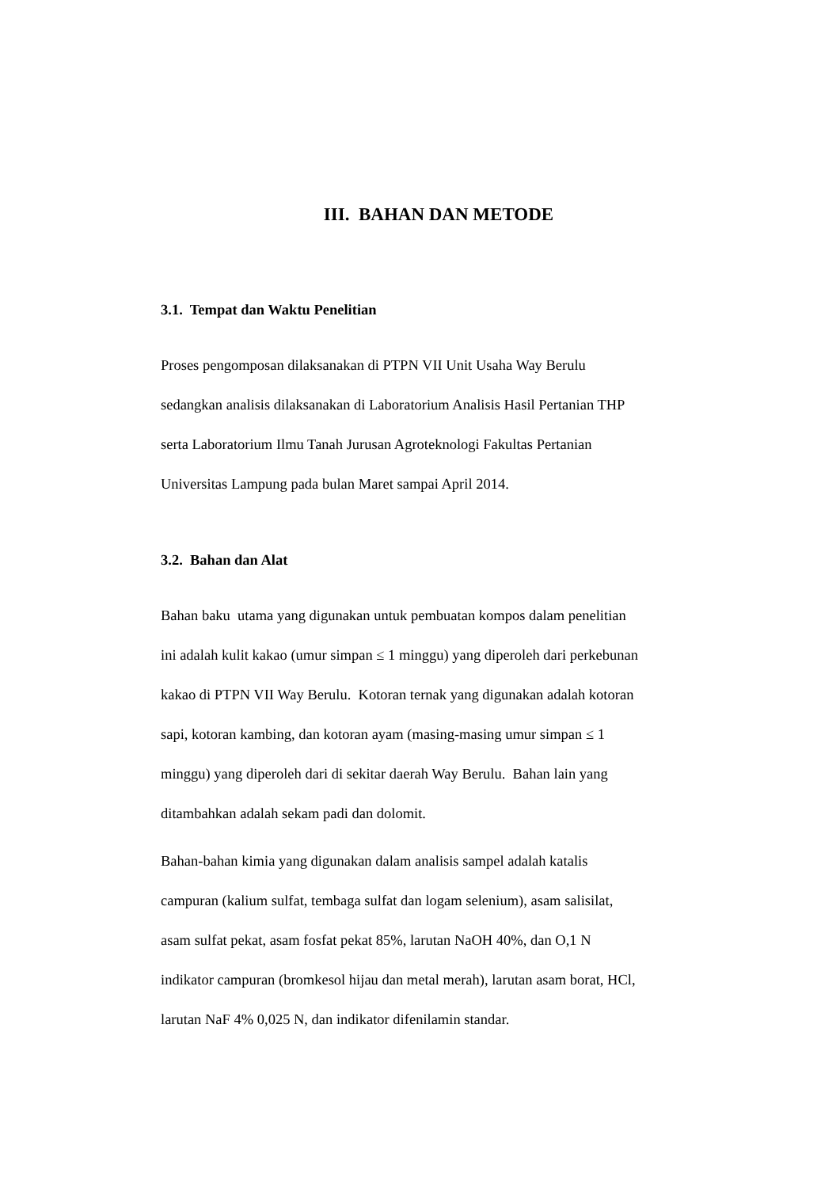III. BAHAN DAN METODE
3.1. Tempat dan Waktu Penelitian
Proses pengomposan dilaksanakan di PTPN VII Unit Usaha Way Berulu
sedangkan analisis dilaksanakan di Laboratorium Analisis Hasil Pertanian THP
serta Laboratorium Ilmu Tanah Jurusan Agroteknologi Fakultas Pertanian
Universitas Lampung pada bulan Maret sampai April 2014.
3.2. Bahan dan Alat
Bahan baku utama yang digunakan untuk pembuatan kompos dalam penelitian
ini adalah kulit kakao (umur simpan ≤ 1 minggu) yang diperoleh dari perkebunan
kakao di PTPN VII Way Berulu. Kotoran ternak yang digunakan adalah kotoran
sapi, kotoran kambing, dan kotoran ayam (masing-masing umur simpan ≤ 1
minggu) yang diperoleh dari di sekitar daerah Way Berulu. Bahan lain yang
ditambahkan adalah sekam padi dan dolomit.
Bahan-bahan kimia yang digunakan dalam analisis sampel adalah katalis
campuran (kalium sulfat, tembaga sulfat dan logam selenium), asam salisilat,
asam sulfat pekat, asam fosfat pekat 85%, larutan NaOH 40%, dan O,1 N
indikator campuran (bromkesol hijau dan metal merah), larutan asam borat, HCl,
larutan NaF 4% 0,025 N, dan indikator difenilamin standar.